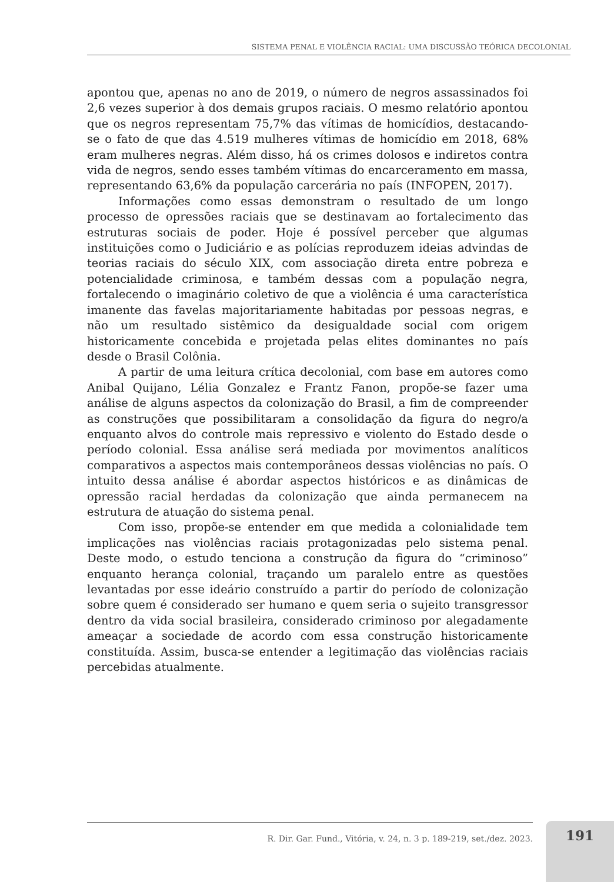SISTEMA PENAL E VIOLÊNCIA RACIAL: UMA DISCUSSÃO TEÓRICA DECOLONIAL
apontou que, apenas no ano de 2019, o número de negros assassinados foi 2,6 vezes superior à dos demais grupos raciais. O mesmo relatório apontou que os negros representam 75,7% das vítimas de homicídios, destacando-se o fato de que das 4.519 mulheres vítimas de homicídio em 2018, 68% eram mulheres negras. Além disso, há os crimes dolosos e indiretos contra vida de negros, sendo esses também vítimas do encarceramento em massa, representando 63,6% da população carcerária no país (INFOPEN, 2017).
Informações como essas demonstram o resultado de um longo processo de opressões raciais que se destinavam ao fortalecimento das estruturas sociais de poder. Hoje é possível perceber que algumas instituições como o Judiciário e as polícias reproduzem ideias advindas de teorias raciais do século XIX, com associação direta entre pobreza e potencialidade criminosa, e também dessas com a população negra, fortalecendo o imaginário coletivo de que a violência é uma característica imanente das favelas majoritariamente habitadas por pessoas negras, e não um resultado sistêmico da desigualdade social com origem historicamente concebida e projetada pelas elites dominantes no país desde o Brasil Colônia.
A partir de uma leitura crítica decolonial, com base em autores como Anibal Quijano, Lélia Gonzalez e Frantz Fanon, propõe-se fazer uma análise de alguns aspectos da colonização do Brasil, a fim de compreender as construções que possibilitaram a consolidação da figura do negro/a enquanto alvos do controle mais repressivo e violento do Estado desde o período colonial. Essa análise será mediada por movimentos analíticos comparativos a aspectos mais contemporâneos dessas violências no país. O intuito dessa análise é abordar aspectos históricos e as dinâmicas de opressão racial herdadas da colonização que ainda permanecem na estrutura de atuação do sistema penal.
Com isso, propõe-se entender em que medida a colonialidade tem implicações nas violências raciais protagonizadas pelo sistema penal. Deste modo, o estudo tenciona a construção da figura do “criminoso” enquanto herança colonial, traçando um paralelo entre as questões levantadas por esse ideário construído a partir do período de colonização sobre quem é considerado ser humano e quem seria o sujeito transgressor dentro da vida social brasileira, considerado criminoso por alegadamente ameaçar a sociedade de acordo com essa construção historicamente constituída. Assim, busca-se entender a legitimação das violências raciais percebidas atualmente.
R. Dir. Gar. Fund., Vitória, v. 24, n. 3 p. 189-219, set./dez. 2023.
191